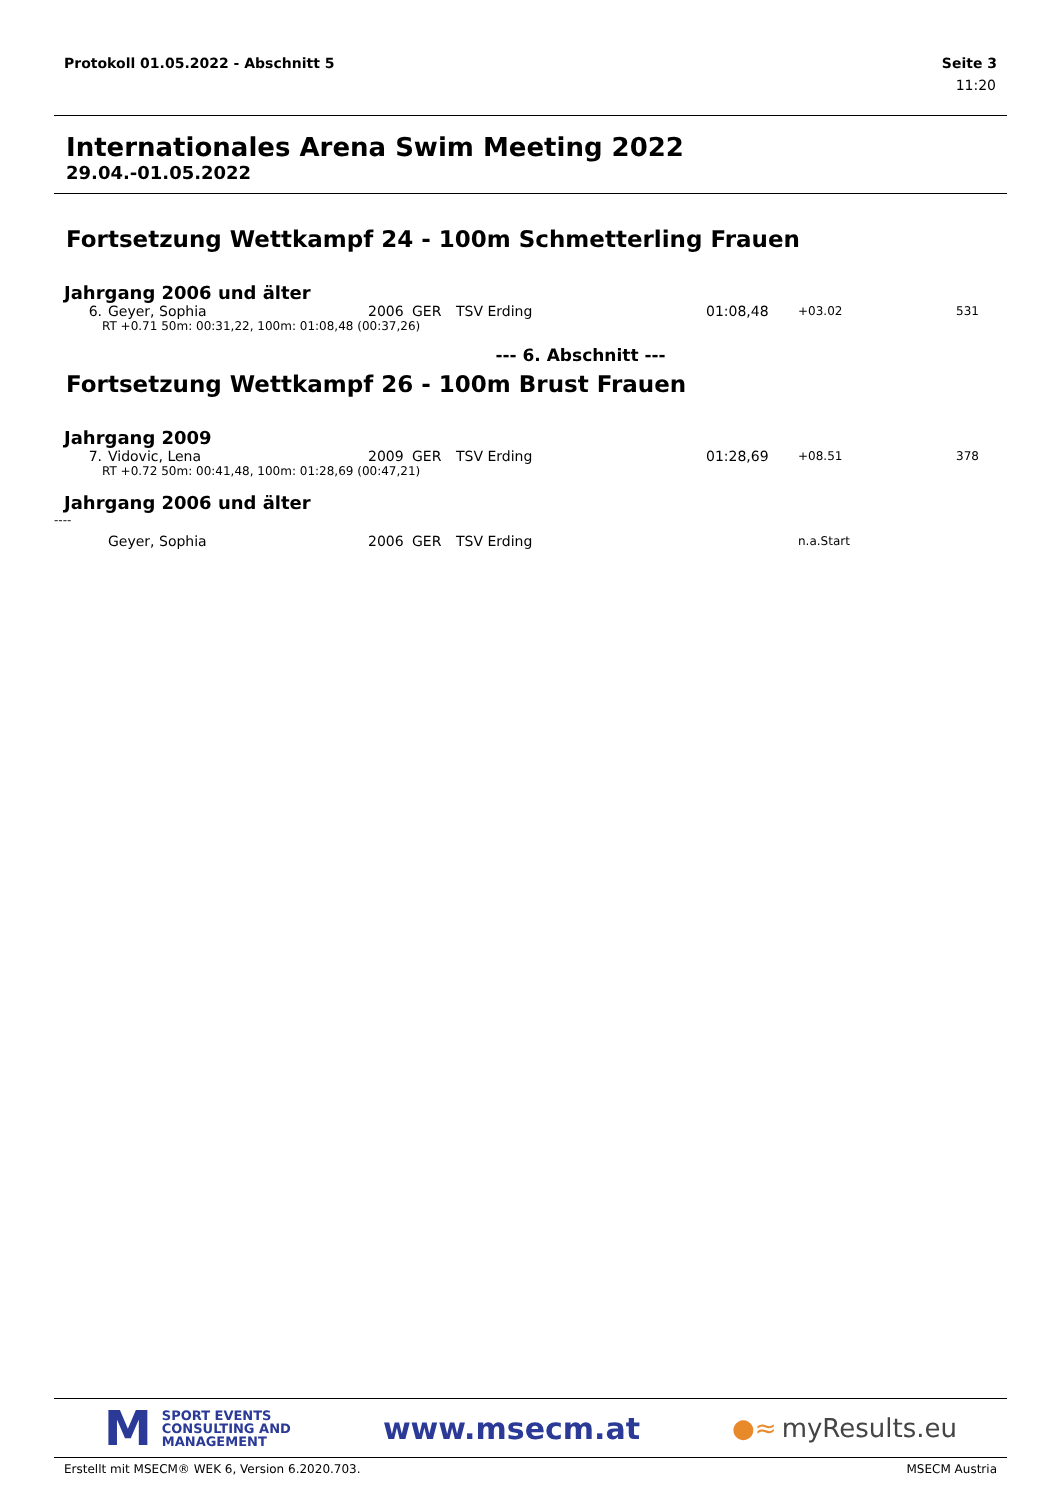Protokoll 01.05.2022 - Abschnitt 5 Seite 3
11:20
Internationales Arena Swim Meeting 2022
29.04.-01.05.2022
Fortsetzung Wettkampf 24 - 100m Schmetterling Frauen
Jahrgang 2006 und älter
| 6. | Geyer, Sophia | 2006 | GER | TSV Erding | 01:08,48 | +03.02 | 531 |
| RT +0.71 50m: 00:31,22, 100m: 01:08,48 (00:37,26) | | | | | | | |
--- 6. Abschnitt ---
Fortsetzung Wettkampf 26 - 100m Brust Frauen
Jahrgang 2009
| 7. | Vidovic, Lena | 2009 | GER | TSV Erding | 01:28,69 | +08.51 | 378 |
| RT +0.72 50m: 00:41,48, 100m: 01:28,69 (00:47,21) | | | | | | | |
Jahrgang 2006 und älter
----
| | Geyer, Sophia | 2006 | GER | TSV Erding | | n.a.Start | |
M
SPORT EVENTS
CONSULTING AND
MANAGEMENT
www.msecm.at
●≈ myResults.eu
Erstellt mit MSECM® WEK 6, Version 6.2020.703. MSECM Austria